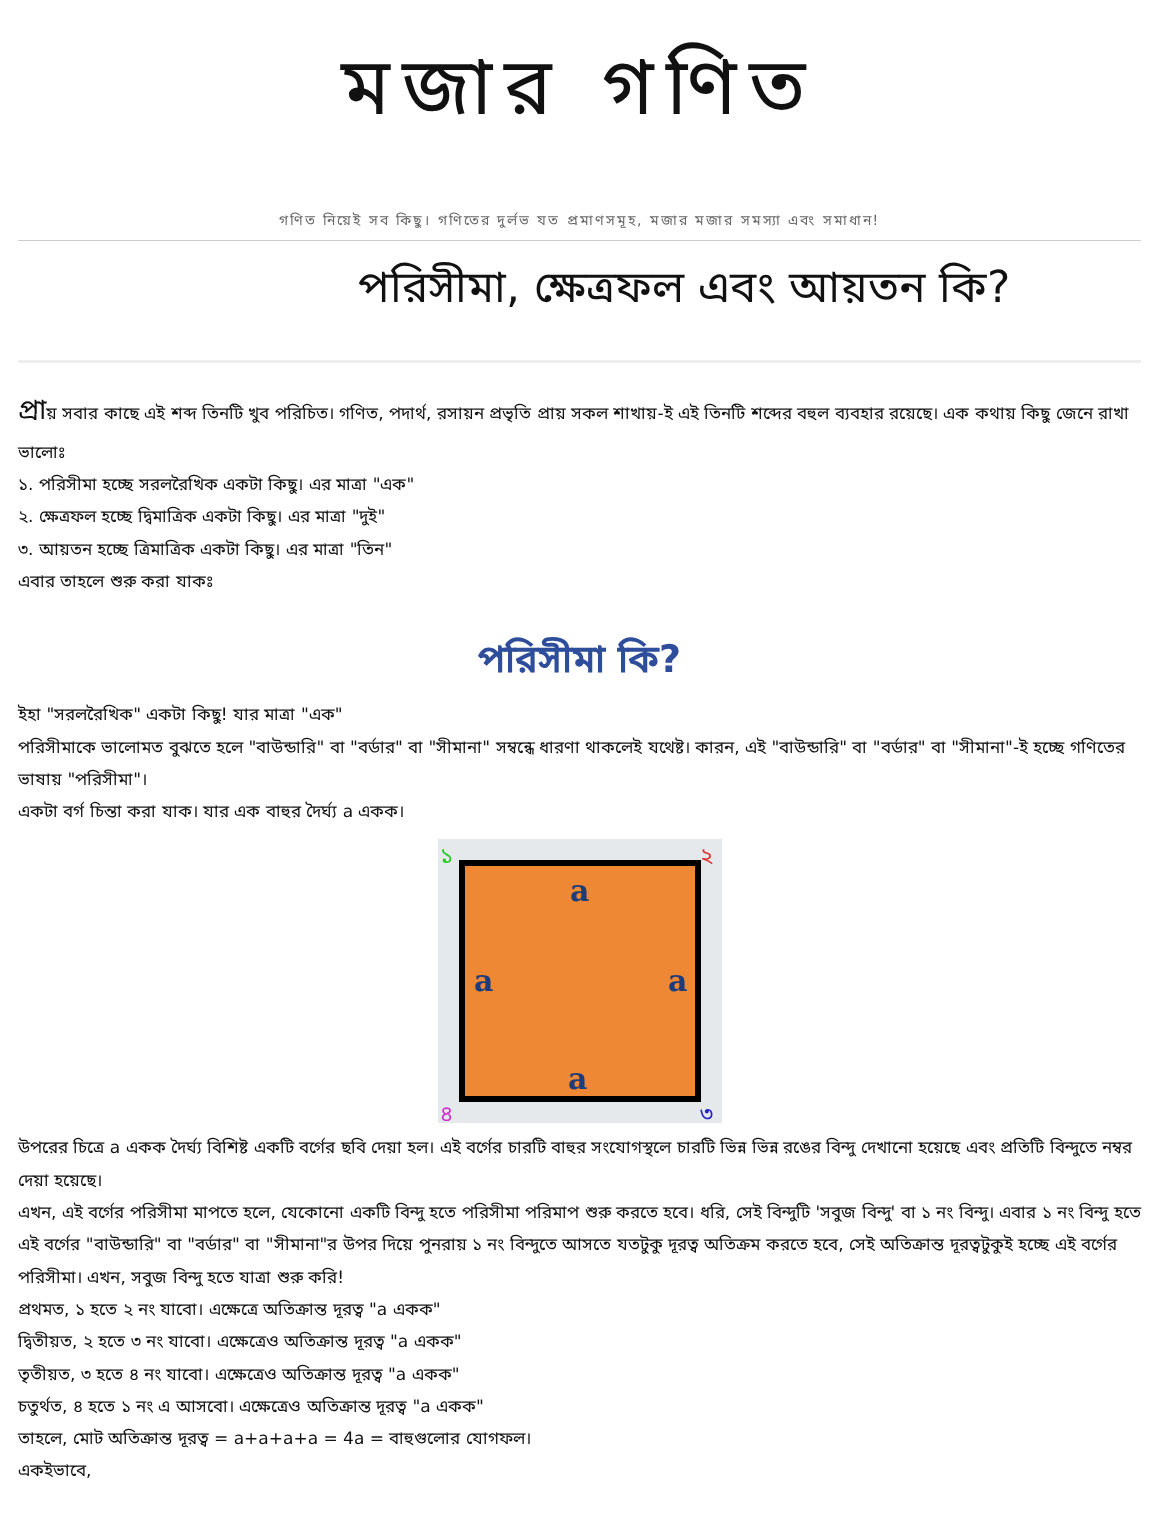মজার গণিত
গণিত নিয়েই সব কিছু। গণিতের দুর্লভ যত প্রমাণসমূহ, মজার মজার সমস্যা এবং সমাধান!
পরিসীমা, ক্ষেত্রফল এবং আয়তন কি?
প্রায় সবার কাছে এই শব্দ তিনটি খুব পরিচিত। গণিত, পদার্থ, রসায়ন প্রভৃতি প্রায় সকল শাখায়-ই এই তিনটি শব্দের বহুল ব্যবহার রয়েছে। এক কথায় কিছু জেনে রাখা ভালোঃ
১. পরিসীমা হচ্ছে সরলরৈখিক একটা কিছু। এর মাত্রা "এক"
২. ক্ষেত্রফল হচ্ছে দ্বিমাত্রিক একটা কিছু। এর মাত্রা "দুই"
৩. আয়তন হচ্ছে ত্রিমাত্রিক একটা কিছু। এর মাত্রা "তিন"
এবার তাহলে শুরু করা যাকঃ
পরিসীমা কি?
ইহা "সরলরৈখিক" একটা কিছু! যার মাত্রা "এক"
পরিসীমাকে ভালোমত বুঝতে হলে "বাউন্ডারি" বা "বর্ডার" বা "সীমানা" সম্বন্ধে ধারণা থাকলেই যথেষ্ট। কারন, এই "বাউন্ডারি" বা "বর্ডার" বা "সীমানা"-ই হচ্ছে গণিতের ভাষায় "পরিসীমা"।
একটা বর্গ চিন্তা করা যাক। যার এক বাহুর দৈর্ঘ্য a একক।
a
a
a
a
১
২
৩
৪
উপরের চিত্রে a একক দৈর্ঘ্য বিশিষ্ট একটি বর্গের ছবি দেয়া হল। এই বর্গের চারটি বাহুর সংযোগস্থলে চারটি ভিন্ন ভিন্ন রঙের বিন্দু দেখানো হয়েছে এবং প্রতিটি বিন্দুতে নম্বর দেয়া হয়েছে।
এখন, এই বর্গের পরিসীমা মাপতে হলে, যেকোনো একটি বিন্দু হতে পরিসীমা পরিমাপ শুরু করতে হবে। ধরি, সেই বিন্দুটি 'সবুজ বিন্দু' বা ১ নং বিন্দু। এবার ১ নং বিন্দু হতে এই বর্গের "বাউন্ডারি" বা "বর্ডার" বা "সীমানা"র উপর দিয়ে পুনরায় ১ নং বিন্দুতে আসতে যতটুকু দূরত্ব অতিক্রম করতে হবে, সেই অতিক্রান্ত দূরত্বটুকুই হচ্ছে এই বর্গের পরিসীমা। এখন, সবুজ বিন্দু হতে যাত্রা শুরু করি!
প্রথমত, ১ হতে ২ নং যাবো। এক্ষেত্রে অতিক্রান্ত দূরত্ব "a একক"
দ্বিতীয়ত, ২ হতে ৩ নং যাবো। এক্ষেত্রেও অতিক্রান্ত দূরত্ব "a একক"
তৃতীয়ত, ৩ হতে ৪ নং যাবো। এক্ষেত্রেও অতিক্রান্ত দূরত্ব "a একক"
চতুর্থত, ৪ হতে ১ নং এ আসবো। এক্ষেত্রেও অতিক্রান্ত দূরত্ব "a একক"
তাহলে, মোট অতিক্রান্ত দূরত্ব = a+a+a+a = 4a = বাহুগুলোর যোগফল।
একইভাবে,